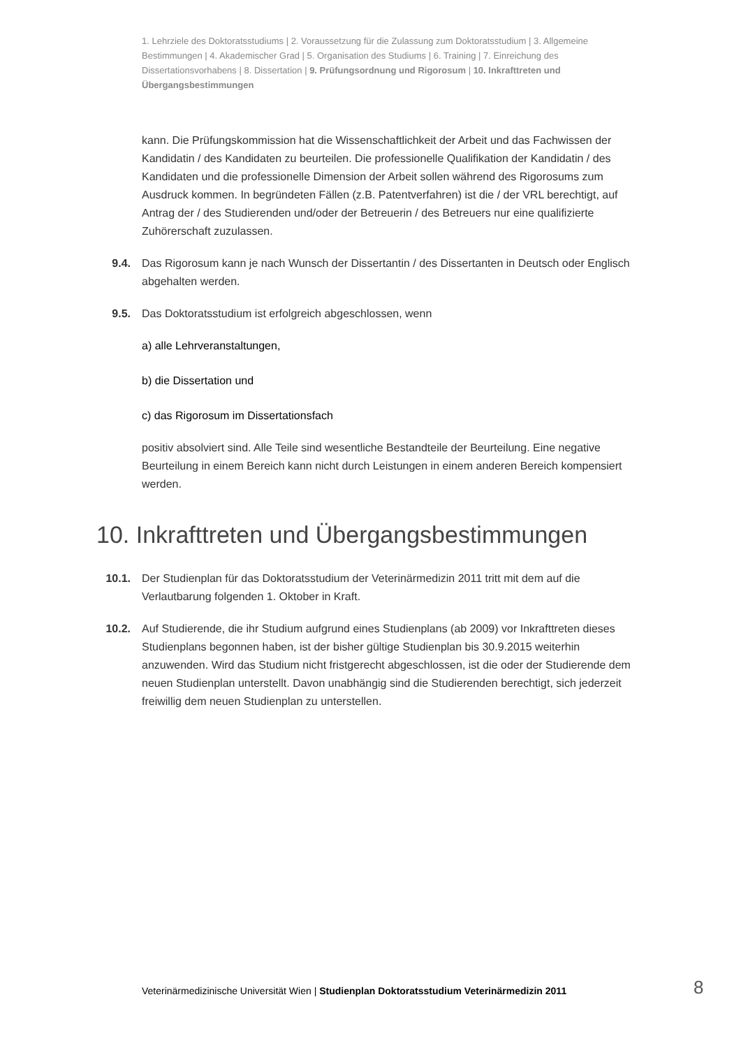1. Lehrziele des Doktoratsstudiums | 2. Voraussetzung für die Zulassung zum Doktoratsstudium | 3. Allgemeine Bestimmungen | 4. Akademischer Grad | 5. Organisation des Studiums | 6. Training | 7. Einreichung des Dissertationsvorhabens | 8. Dissertation | 9. Prüfungsordnung und Rigorosum | 10. Inkrafttreten und Übergangsbestimmungen
kann. Die Prüfungskommission hat die Wissenschaftlichkeit der Arbeit und das Fachwissen der Kandidatin / des Kandidaten zu beurteilen. Die professionelle Qualifikation der Kandidatin / des Kandidaten und die professionelle Dimension der Arbeit sollen während des Rigorosums zum Ausdruck kommen. In begründeten Fällen (z.B. Patentverfahren) ist die / der VRL berechtigt, auf Antrag der / des Studierenden und/oder der Betreuerin / des Betreuers nur eine qualifizierte Zuhörerschaft zuzulassen.
9.4. Das Rigorosum kann je nach Wunsch der Dissertantin / des Dissertanten in Deutsch oder Englisch abgehalten werden.
9.5. Das Doktoratsstudium ist erfolgreich abgeschlossen, wenn
a) alle Lehrveranstaltungen,
b) die Dissertation und
c) das Rigorosum im Dissertationsfach
positiv absolviert sind. Alle Teile sind wesentliche Bestandteile der Beurteilung. Eine negative Beurteilung in einem Bereich kann nicht durch Leistungen in einem anderen Bereich kompensiert werden.
10. Inkrafttreten und Übergangsbestimmungen
10.1. Der Studienplan für das Doktoratsstudium der Veterinärmedizin 2011 tritt mit dem auf die Verlautbarung folgenden 1. Oktober in Kraft.
10.2. Auf Studierende, die ihr Studium aufgrund eines Studienplans (ab 2009) vor Inkrafttreten dieses Studienplans begonnen haben, ist der bisher gültige Studienplan bis 30.9.2015 weiterhin anzuwenden. Wird das Studium nicht fristgerecht abgeschlossen, ist die oder der Studierende dem neuen Studienplan unterstellt. Davon unabhängig sind die Studierenden berechtigt, sich jederzeit freiwillig dem neuen Studienplan zu unterstellen.
Veterinärmedizinische Universität Wien | Studienplan Doktoratsstudium Veterinärmedizin 2011
8